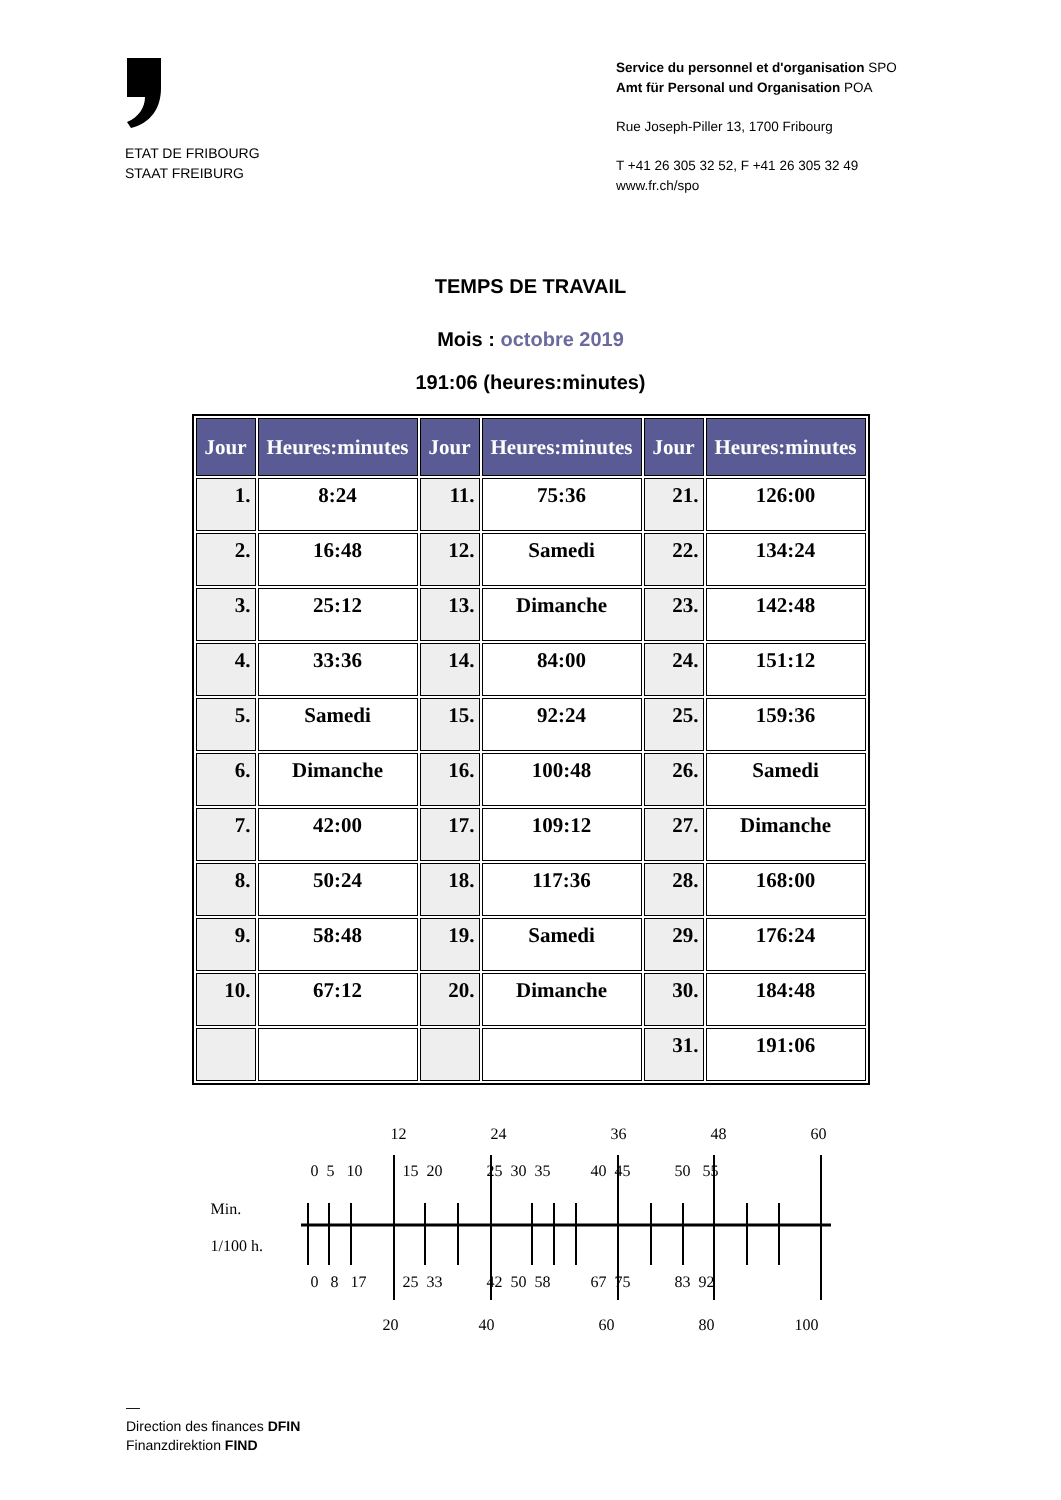ETAT DE FRIBOURG
STAAT FREIBURG
Service du personnel et d'organisation SPO
Amt für Personal und Organisation POA
Rue Joseph-Piller 13, 1700 Fribourg
T +41 26 305 32 52, F +41 26 305 32 49
www.fr.ch/spo
TEMPS DE TRAVAIL
Mois : octobre 2019
191:06 (heures:minutes)
| Jour | Heures:minutes | Jour | Heures:minutes | Jour | Heures:minutes |
| --- | --- | --- | --- | --- | --- |
| 1. | 8:24 | 11. | 75:36 | 21. | 126:00 |
| 2. | 16:48 | 12. | Samedi | 22. | 134:24 |
| 3. | 25:12 | 13. | Dimanche | 23. | 142:48 |
| 4. | 33:36 | 14. | 84:00 | 24. | 151:12 |
| 5. | Samedi | 15. | 92:24 | 25. | 159:36 |
| 6. | Dimanche | 16. | 100:48 | 26. | Samedi |
| 7. | 42:00 | 17. | 109:12 | 27. | Dimanche |
| 8. | 50:24 | 18. | 117:36 | 28. | 168:00 |
| 9. | 58:48 | 19. | Samedi | 29. | 176:24 |
| 10. | 67:12 | 20. | Dimanche | 30. | 184:48 |
| | | | | 31. | 191:06 |
12 24 36 48 60
0 5 10 15 20 25 30 35 40 45 50 55
Min.
1/100 h.
0 8 17 25 33 42 50 58 67 75 83 92
20 40 60 80 100
—
Direction des finances DFIN
Finanzdirektion FIND